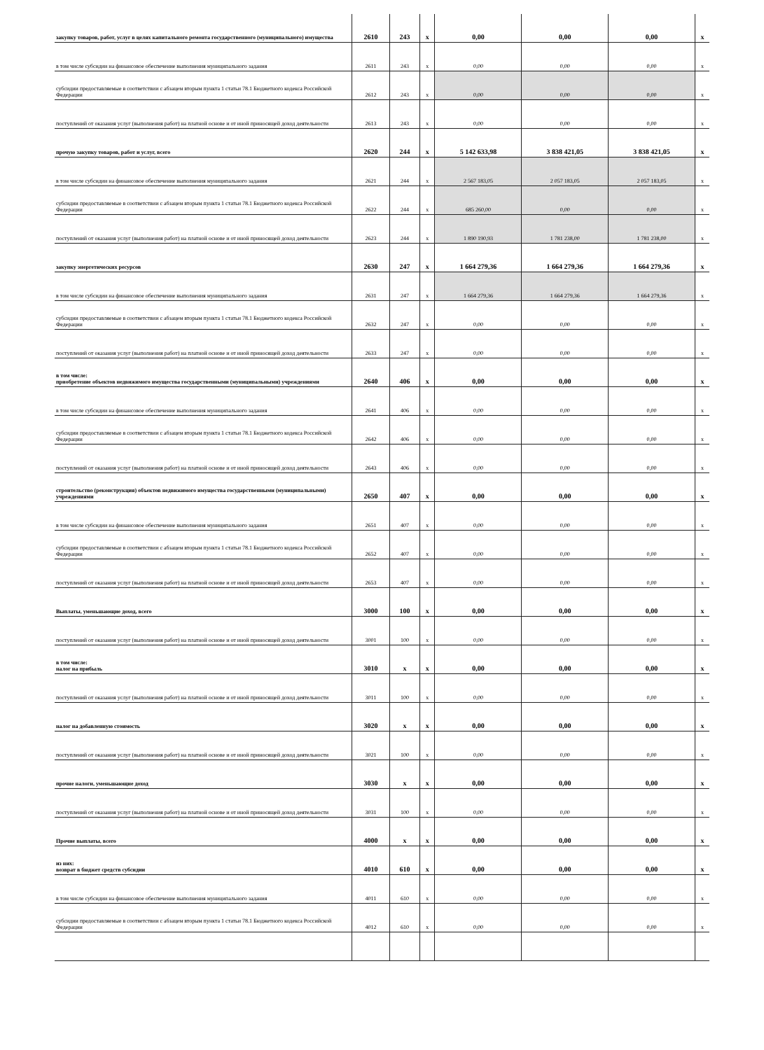| закупку товаров, работ, услуг в целях капитального ремонта государственного (муниципального) имущества | 2610 | 243 | x | 0,00 | 0,00 | 0,00 | x |
| в том числе субсидии на финансовое обеспечение выполнения муниципального задания | 2611 | 243 | x | 0,00 | 0,00 | 0,00 | x |
| субсидии предоставляемые в соответствии с абзацем вторым пункта 1 статьи 78.1 Бюджетного кодекса Российской Федерации | 2612 | 243 | x | 0,00 | 0,00 | 0,00 | x |
| поступлений от оказания услуг (выполнения работ) на платной основе и от иной приносящей доход деятельности | 2613 | 243 | x | 0,00 | 0,00 | 0,00 | x |
| прочую закупку товаров, работ и услуг, всего | 2620 | 244 | x | 5 142 633,98 | 3 838 421,05 | 3 838 421,05 | x |
| в том числе субсидии на финансовое обеспечение выполнения муниципального задания | 2621 | 244 | x | 2 567 183,05 | 2 057 183,05 | 2 057 183,05 | x |
| субсидии предоставляемые в соответствии с абзацем вторым пункта 1 статьи 78.1 Бюджетного кодекса Российской Федерации | 2622 | 244 | x | 685 260,00 | 0,00 | 0,00 | x |
| поступлений от оказания услуг (выполнения работ) на платной основе и от иной приносящей доход деятельности | 2623 | 244 | x | 1 890 190,93 | 1 781 238,00 | 1 781 238,00 | x |
| закупку энергетических ресурсов | 2630 | 247 | x | 1 664 279,36 | 1 664 279,36 | 1 664 279,36 | x |
| в том числе субсидии на финансовое обеспечение выполнения муниципального задания | 2631 | 247 | x | 1 664 279,36 | 1 664 279,36 | 1 664 279,36 | x |
| субсидии предоставляемые в соответствии с абзацем вторым пункта 1 статьи 78.1 Бюджетного кодекса Российской Федерации | 2632 | 247 | x | 0,00 | 0,00 | 0,00 | x |
| поступлений от оказания услуг (выполнения работ) на платной основе и от иной приносящей доход деятельности | 2633 | 247 | x | 0,00 | 0,00 | 0,00 | x |
| в том числе: приобретение объектов недвижимого имущества государственными (муниципальными) учреждениями | 2640 | 406 | x | 0,00 | 0,00 | 0,00 | x |
| в том числе субсидии на финансовое обеспечение выполнения муниципального задания | 2641 | 406 | x | 0,00 | 0,00 | 0,00 | x |
| субсидии предоставляемые в соответствии с абзацем вторым пункта 1 статьи 78.1 Бюджетного кодекса Российской Федерации | 2642 | 406 | x | 0,00 | 0,00 | 0,00 | x |
| поступлений от оказания услуг (выполнения работ) на платной основе и от иной приносящей доход деятельности | 2643 | 406 | x | 0,00 | 0,00 | 0,00 | x |
| строительство (реконструкция) объектов недвижимого имущества государственными (муниципальными) учреждениями | 2650 | 407 | x | 0,00 | 0,00 | 0,00 | x |
| в том числе субсидии на финансовое обеспечение выполнения муниципального задания | 2651 | 407 | x | 0,00 | 0,00 | 0,00 | x |
| субсидии предоставляемые в соответствии с абзацем вторым пункта 1 статьи 78.1 Бюджетного кодекса Российской Федерации | 2652 | 407 | x | 0,00 | 0,00 | 0,00 | x |
| поступлений от оказания услуг (выполнения работ) на платной основе и от иной приносящей доход деятельности | 2653 | 407 | x | 0,00 | 0,00 | 0,00 | x |
| Выплаты, уменьшающие доход, всего | 3000 | 100 | x | 0,00 | 0,00 | 0,00 | x |
| поступлений от оказания услуг (выполнения работ) на платной основе и от иной приносящей доход деятельности | 3001 | 100 | x | 0,00 | 0,00 | 0,00 | x |
| в том числе: налог на прибыль | 3010 | x | x | 0,00 | 0,00 | 0,00 | x |
| поступлений от оказания услуг (выполнения работ) на платной основе и от иной приносящей доход деятельности | 3011 | 100 | x | 0,00 | 0,00 | 0,00 | x |
| налог на добавленную стоимость | 3020 | x | x | 0,00 | 0,00 | 0,00 | x |
| поступлений от оказания услуг (выполнения работ) на платной основе и от иной приносящей доход деятельности | 3021 | 100 | x | 0,00 | 0,00 | 0,00 | x |
| прочие налоги, уменьшающие доход | 3030 | x | x | 0,00 | 0,00 | 0,00 | x |
| поступлений от оказания услуг (выполнения работ) на платной основе и от иной приносящей доход деятельности | 3031 | 100 | x | 0,00 | 0,00 | 0,00 | x |
| Прочие выплаты, всего | 4000 | x | x | 0,00 | 0,00 | 0,00 | x |
| из них: возврат в бюджет средств субсидии | 4010 | 610 | x | 0,00 | 0,00 | 0,00 | x |
| в том числе субсидии на финансовое обеспечение выполнения муниципального задания | 4011 | 610 | x | 0,00 | 0,00 | 0,00 | x |
| субсидии предоставляемые в соответствии с абзацем вторым пункта 1 статьи 78.1 Бюджетного кодекса Российской Федерации | 4012 | 610 | x | 0,00 | 0,00 | 0,00 | x |